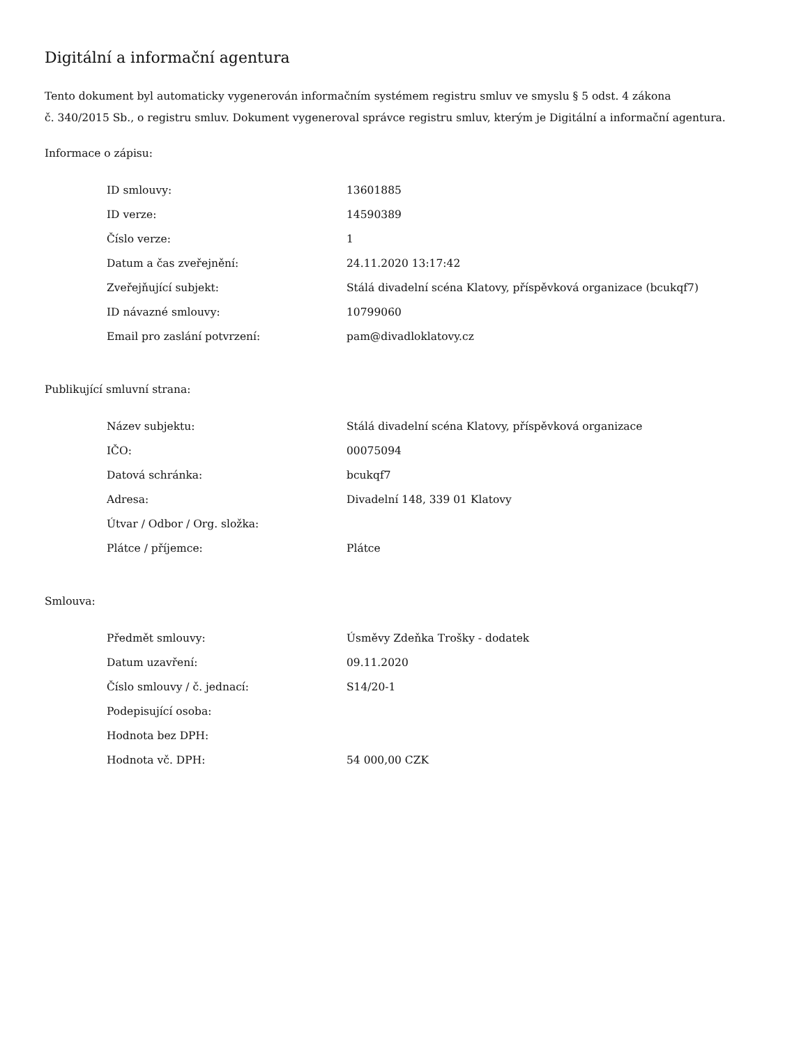Digitální a informační agentura
Tento dokument byl automaticky vygenerován informačním systémem registru smluv ve smyslu § 5 odst. 4 zákona
č. 340/2015 Sb., o registru smluv. Dokument vygeneroval správce registru smluv, kterým je Digitální a informační agentura.
Informace o zápisu:
| ID smlouvy: | 13601885 |
| ID verze: | 14590389 |
| Číslo verze: | 1 |
| Datum a čas zveřejnění: | 24.11.2020 13:17:42 |
| Zveřejňující subjekt: | Stálá divadelní scéna Klatovy, příspěvková organizace (bcukqf7) |
| ID návazné smlouvy: | 10799060 |
| Email pro zaslání potvrzení: | pam@divadloklatovy.cz |
Publikující smluvní strana:
| Název subjektu: | Stálá divadelní scéna Klatovy, příspěvková organizace |
| IČO: | 00075094 |
| Datová schránka: | bcukqf7 |
| Adresa: | Divadelní 148, 339 01 Klatovy |
| Útvar / Odbor / Org. složka: | |
| Plátce / příjemce: | Plátce |
Smlouva:
| Předmět smlouvy: | Úsměvy Zdeňka Trošky - dodatek |
| Datum uzavření: | 09.11.2020 |
| Číslo smlouvy / č. jednací: | S14/20-1 |
| Podepisující osoba: | |
| Hodnota bez DPH: | |
| Hodnota vč. DPH: | 54 000,00 CZK |